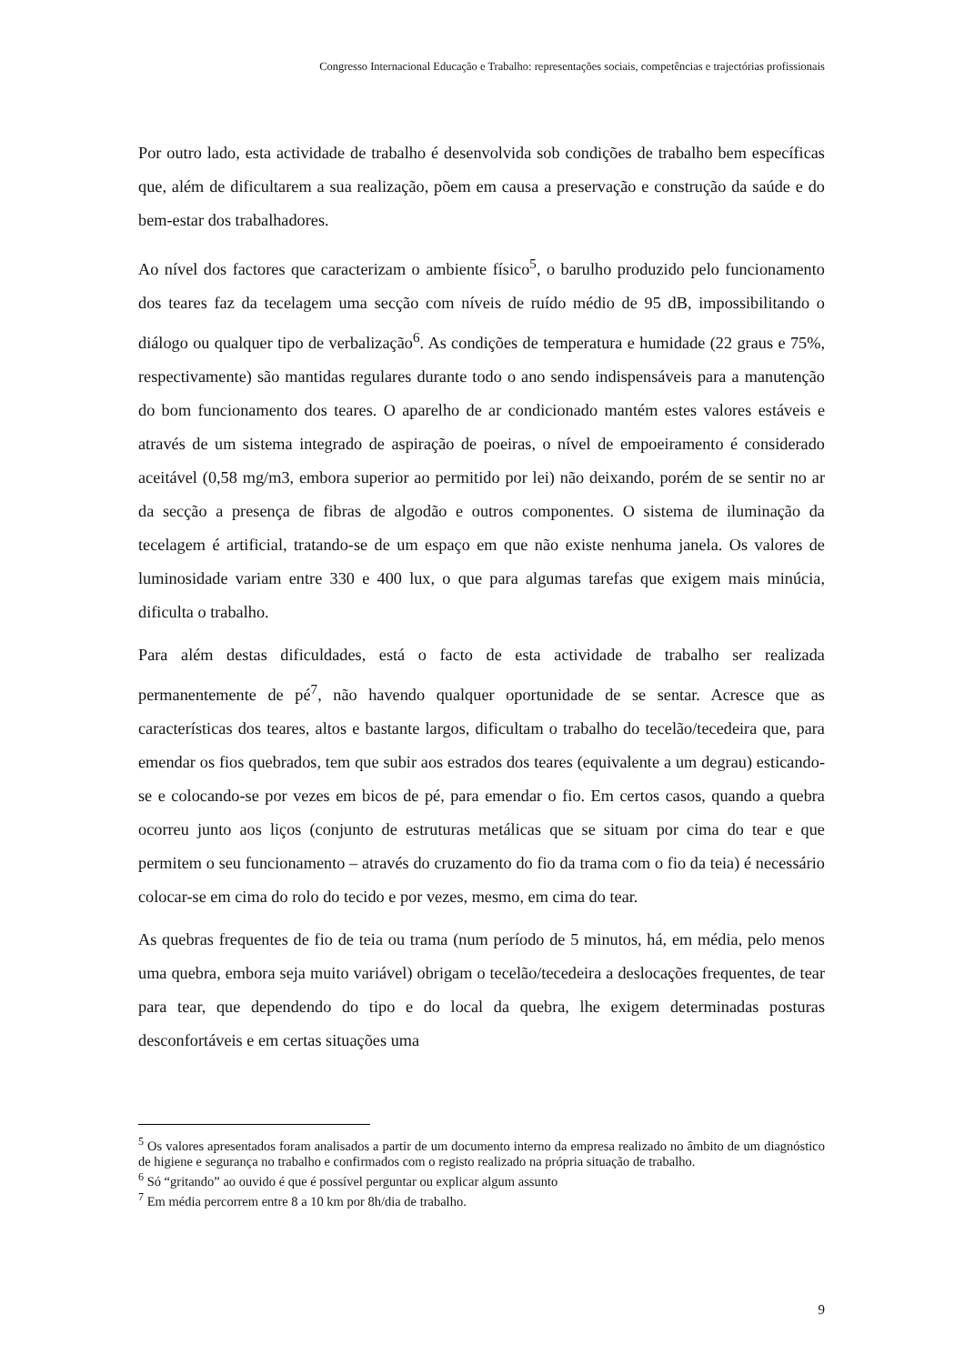Congresso Internacional Educação e Trabalho: representações sociais, competências e trajectórias profissionais
Por outro lado, esta actividade de trabalho é desenvolvida sob condições de trabalho bem específicas que, além de dificultarem a sua realização, põem em causa a preservação e construção da saúde e do bem-estar dos trabalhadores.
Ao nível dos factores que caracterizam o ambiente físico<sup>5</sup>, o barulho produzido pelo funcionamento dos teares faz da tecelagem uma secção com níveis de ruído médio de 95 dB, impossibilitando o diálogo ou qualquer tipo de verbalização<sup>6</sup>. As condições de temperatura e humidade (22 graus e 75%, respectivamente) são mantidas regulares durante todo o ano sendo indispensáveis para a manutenção do bom funcionamento dos teares. O aparelho de ar condicionado mantém estes valores estáveis e através de um sistema integrado de aspiração de poeiras, o nível de empoeiramento é considerado aceitável (0,58 mg/m3, embora superior ao permitido por lei) não deixando, porém de se sentir no ar da secção a presença de fibras de algodão e outros componentes. O sistema de iluminação da tecelagem é artificial, tratando-se de um espaço em que não existe nenhuma janela. Os valores de luminosidade variam entre 330 e 400 lux, o que para algumas tarefas que exigem mais minúcia, dificulta o trabalho.
Para além destas dificuldades, está o facto de esta actividade de trabalho ser realizada permanentemente de pé<sup>7</sup>, não havendo qualquer oportunidade de se sentar. Acresce que as características dos teares, altos e bastante largos, dificultam o trabalho do tecelão/tecedeira que, para emendar os fios quebrados, tem que subir aos estrados dos teares (equivalente a um degrau) esticando-se e colocando-se por vezes em bicos de pé, para emendar o fio. Em certos casos, quando a quebra ocorreu junto aos liços (conjunto de estruturas metálicas que se situam por cima do tear e que permitem o seu funcionamento – através do cruzamento do fio da trama com o fio da teia) é necessário colocar-se em cima do rolo do tecido e por vezes, mesmo, em cima do tear.
As quebras frequentes de fio de teia ou trama (num período de 5 minutos, há, em média, pelo menos uma quebra, embora seja muito variável) obrigam o tecelão/tecedeira a deslocações frequentes, de tear para tear, que dependendo do tipo e do local da quebra, lhe exigem determinadas posturas desconfortáveis e em certas situações uma
<sup>5</sup> Os valores apresentados foram analisados a partir de um documento interno da empresa realizado no âmbito de um diagnóstico de higiene e segurança no trabalho e confirmados com o registo realizado na própria situação de trabalho.
<sup>6</sup> Só “gritando” ao ouvido é que é possível perguntar ou explicar algum assunto
<sup>7</sup> Em média percorrem entre 8 a 10 km por 8h/dia de trabalho.
9